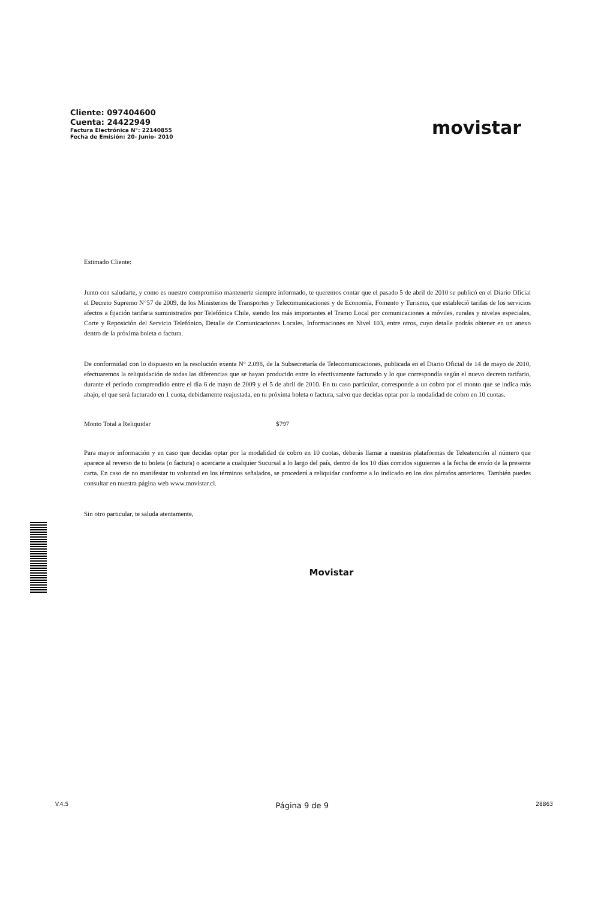Cliente: 097404600
Cuenta: 24422949
Factura Electrónica N°: 22140855
Fecha de Emisión: 20- Junio- 2010
movistar
Estimado Cliente:
Junto con saludarte, y como es nuestro compromiso mantenerte siempre informado, te queremos contar que el pasado 5 de abril de 2010 se publicó en el Diario Oficial el Decreto Supremo N°57 de 2009, de los Ministerios de Transportes y Telecomunicaciones y de Economía, Fomento y Turismo, que estableció tarifas de los servicios afectos a fijación tarifaria suministrados por Telefónica Chile, siendo los más importantes el Tramo Local por comunicaciones a móviles, rurales y niveles especiales, Corte y Reposición del Servicio Telefónico, Detalle de Comunicaciones Locales, Informaciones en Nivel 103, entre otros, cuyo detalle podrás obtener en un anexo dentro de la próxima boleta o factura.
De conformidad con lo dispuesto en la resolución exenta N° 2.098, de la Subsecretaría de Telecomunicaciones, publicada en el Diario Oficial de 14 de mayo de 2010, efectuaremos la reliquidación de todas las diferencias que se hayan producido entre lo efectivamente facturado y lo que correspondía según el nuevo decreto tarifario, durante el período comprendido entre el día 6 de mayo de 2009 y el 5 de abril de 2010. En tu caso particular, corresponde a un cobro por el monto que se indica más abajo, el que será facturado en 1 cuota, debidamente reajustada, en tu próxima boleta o factura, salvo que decidas optar por la modalidad de cobro en 10 cuotas.
Monto Total a Reliquidar $797
Para mayor información y en caso que decidas optar por la modalidad de cobro en 10 cuotas, deberás llamar a nuestras plataformas de Teleatención al número que aparece al reverso de tu boleta (o factura) o acercarte a cualquier Sucursal a lo largo del país, dentro de los 10 días corridos siguientes a la fecha de envío de la presente carta. En caso de no manifestar tu voluntad en los términos señalados, se procederá a reliquidar conforme a lo indicado en los dos párrafos anteriores. También puedes consultar en nuestra página web www.movistar.cl.
Sin otro particular, te saluda atentamente,
Movistar
V.4.5 Página 9 de 9 28863